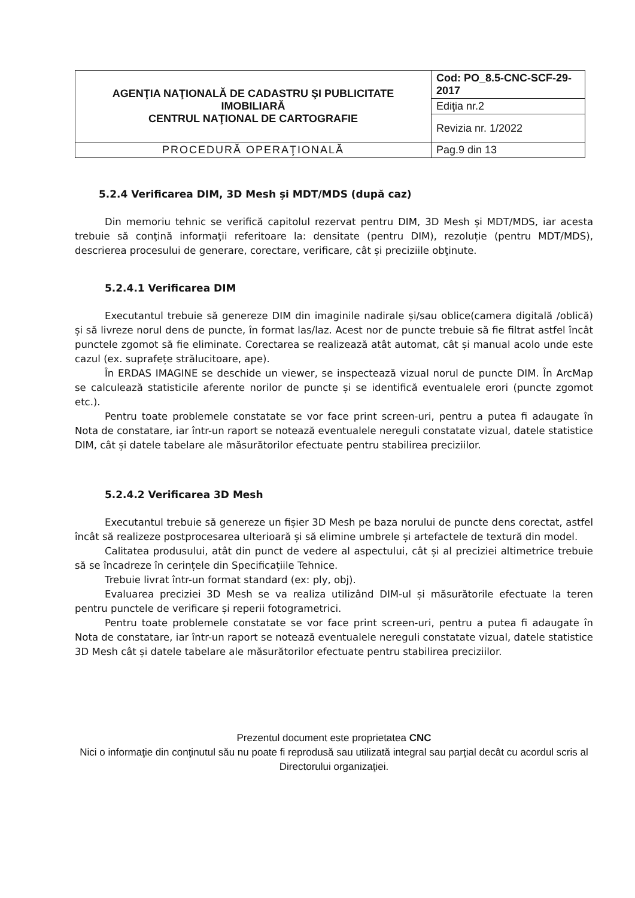| AGENŢIA NAŢIONALĂ DE CADASTRU ŞI PUBLICITATE IMOBILIARĂ CENTRUL NAŢIONAL DE CARTOGRAFIE | Cod: PO_8.5-CNC-SCF-29-2017 |
| | Ediţia nr.2 |
| | Revizia nr. 1/2022 |
| PROCEDURĂ OPERAŢIONALĂ | Pag.9 din 13 |
5.2.4 Verificarea DIM, 3D Mesh și MDT/MDS (după caz)
Din memoriu tehnic se verifică capitolul rezervat pentru DIM, 3D Mesh și MDT/MDS, iar acesta trebuie să conţină informaţii referitoare la: densitate (pentru DIM), rezoluție (pentru MDT/MDS), descrierea procesului de generare, corectare, verificare, cât și preciziile obţinute.
5.2.4.1 Verificarea DIM
Executantul trebuie să genereze DIM din imaginile nadirale și/sau oblice(camera digitală /oblică) și să livreze norul dens de puncte, în format las/laz. Acest nor de puncte trebuie să fie filtrat astfel încât punctele zgomot să fie eliminate. Corectarea se realizează atât automat, cât și manual acolo unde este cazul (ex. suprafețe strălucitoare, ape).
În ERDAS IMAGINE se deschide un viewer, se inspectează vizual norul de puncte DIM. În ArcMap se calculează statisticile aferente norilor de puncte și se identifică eventualele erori (puncte zgomot etc.).
Pentru toate problemele constatate se vor face print screen-uri, pentru a putea fi adaugate în Nota de constatare, iar într-un raport se notează eventualele nereguli constatate vizual, datele statistice DIM, cât și datele tabelare ale măsurătorilor efectuate pentru stabilirea preciziilor.
5.2.4.2 Verificarea 3D Mesh
Executantul trebuie să genereze un fișier 3D Mesh pe baza norului de puncte dens corectat, astfel încât să realizeze postprocesarea ulterioară și să elimine umbrele și artefactele de textură din model.
Calitatea produsului, atât din punct de vedere al aspectului, cât și al preciziei altimetrice trebuie să se încadreze în cerințele din Specificațiile Tehnice.
Trebuie livrat într-un format standard (ex: ply, obj).
Evaluarea preciziei 3D Mesh se va realiza utilizând DIM-ul și măsurătorile efectuate la teren pentru punctele de verificare și reperii fotogrametrici.
Pentru toate problemele constatate se vor face print screen-uri, pentru a putea fi adaugate în Nota de constatare, iar într-un raport se notează eventualele nereguli constatate vizual, datele statistice 3D Mesh cât și datele tabelare ale măsurătorilor efectuate pentru stabilirea preciziilor.
Prezentul document este proprietatea CNC
Nici o informaţie din conţinutul său nu poate fi reprodusă sau utilizată integral sau parţial decât cu acordul scris al Directorului organizaţiei.